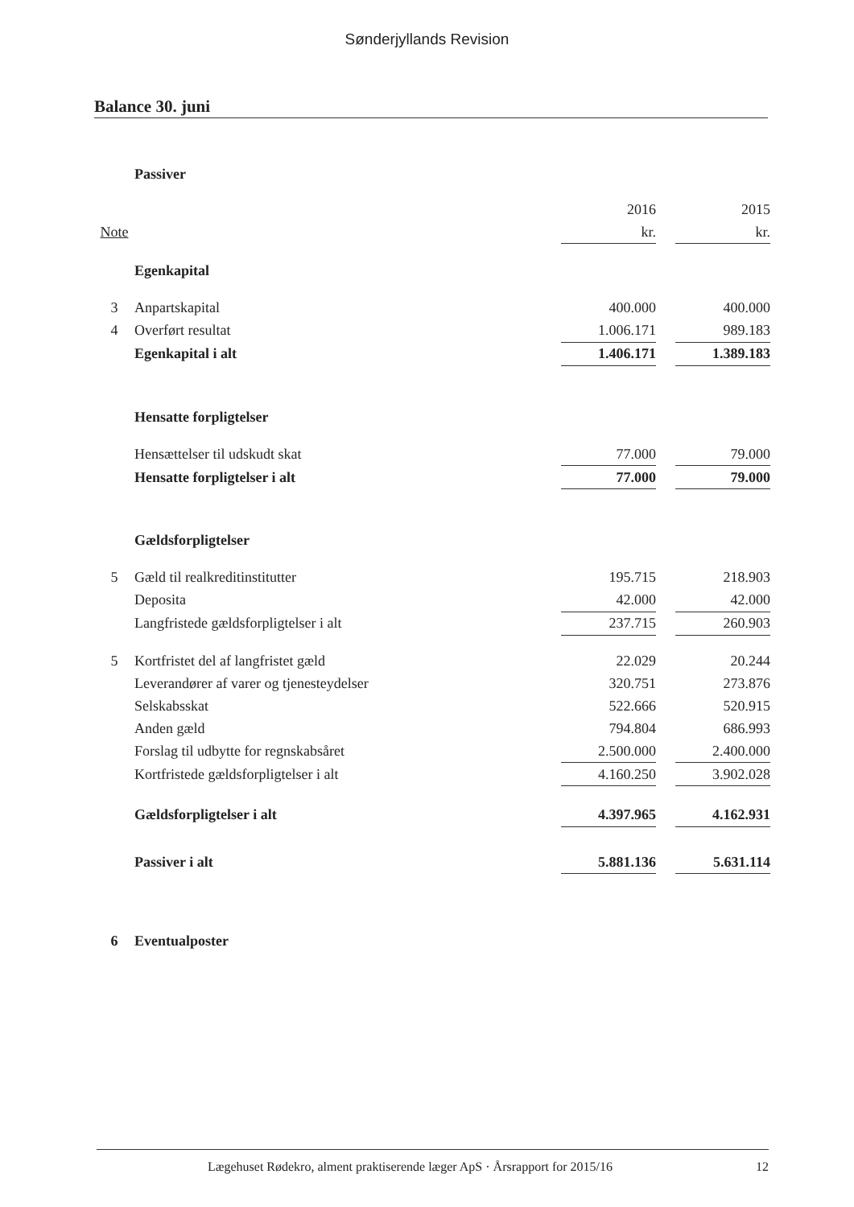Sønderjyllands Revision
Balance 30. juni
| | Passiver | | | |
| | | 2016 | | 2015 |
| Note | | kr. | | kr. |
| | Egenkapital | | | |
| 3 | Anpartskapital | 400.000 | | 400.000 |
| 4 | Overført resultat | 1.006.171 | | 989.183 |
| | Egenkapital i alt | 1.406.171 | | 1.389.183 |
| | Hensatte forpligtelser | | | |
| | Hensættelser til udskudt skat | 77.000 | | 79.000 |
| | Hensatte forpligtelser i alt | 77.000 | | 79.000 |
| | Gældsforpligtelser | | | |
| 5 | Gæld til realkreditinstitutter | 195.715 | | 218.903 |
| | Deposita | 42.000 | | 42.000 |
| | Langfristede gældsforpligtelser i alt | 237.715 | | 260.903 |
| 5 | Kortfristet del af langfristet gæld | 22.029 | | 20.244 |
| | Leverandører af varer og tjenesteydelser | 320.751 | | 273.876 |
| | Selskabsskat | 522.666 | | 520.915 |
| | Anden gæld | 794.804 | | 686.993 |
| | Forslag til udbytte for regnskabsåret | 2.500.000 | | 2.400.000 |
| | Kortfristede gældsforpligtelser i alt | 4.160.250 | | 3.902.028 |
| | Gældsforpligtelser i alt | 4.397.965 | | 4.162.931 |
| | Passiver i alt | 5.881.136 | | 5.631.114 |
| 6 | Eventualposter | | | |
Lægehuset Rødekro, alment praktiserende læger ApS · Årsrapport for 2015/16 12